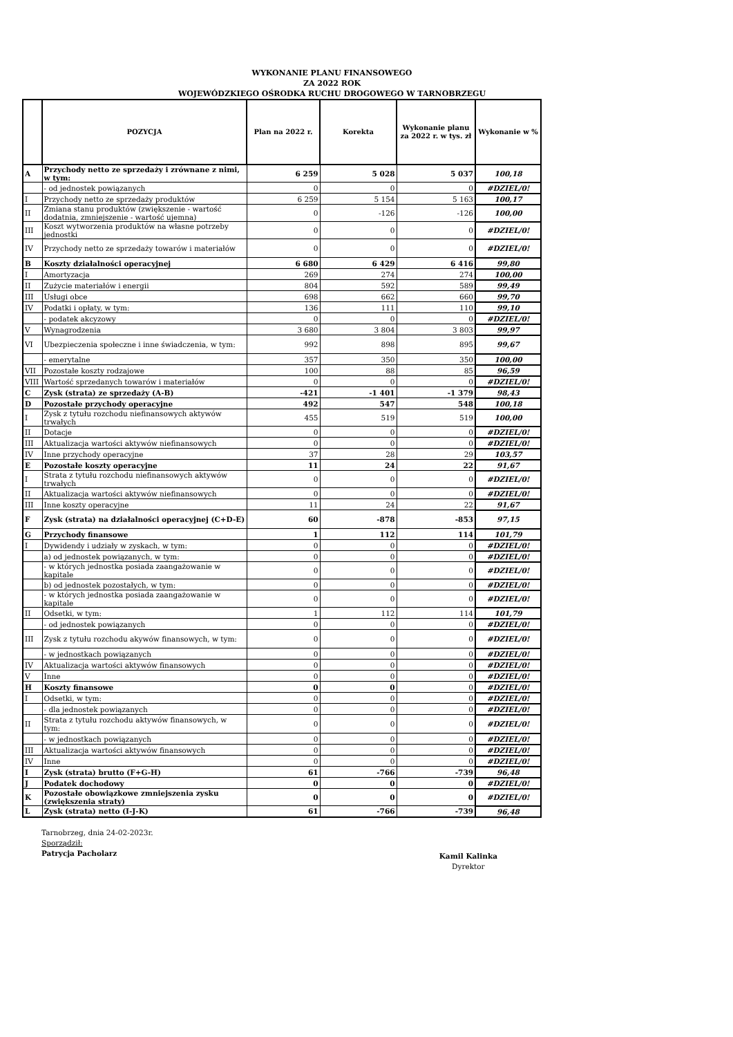WYKONANIE PLANU FINANSOWEGO
ZA 2022 ROK
WOJEWÓDZKIEGO OŚRODKA RUCHU DROGOWEGO W TARNOBRZEGU
| | POZYCJA | Plan na 2022 r. | Korekta | Wykonanie planu za 2022 r. w tys. zł | Wykonanie w % |
| --- | --- | --- | --- | --- | --- |
| A | Przychody netto ze sprzedaży i zrównane z nimi, w tym: | 6 259 | 5 028 | 5 037 | 100,18 |
| | - od jednostek powiązanych | 0 | 0 | 0 | #DZIEL/0! |
| I | Przychody netto ze sprzedaży produktów | 6 259 | 5 154 | 5 163 | 100,17 |
| II | Zmiana stanu produktów (zwiększenie - wartość dodatnia, zmniejszenie - wartość ujemna) | 0 | -126 | -126 | 100,00 |
| III | Koszt wytworzenia produktów na własne potrzeby jednostki | 0 | 0 | 0 | #DZIEL/0! |
| IV | Przychody netto ze sprzedaży towarów i materiałów | 0 | 0 | 0 | #DZIEL/0! |
| B | Koszty działalności operacyjnej | 6 680 | 6 429 | 6 416 | 99,80 |
| I | Amortyzacja | 269 | 274 | 274 | 100,00 |
| II | Zużycie materiałów i energii | 804 | 592 | 589 | 99,49 |
| III | Usługi obce | 698 | 662 | 660 | 99,70 |
| IV | Podatki i opłaty, w tym: | 136 | 111 | 110 | 99,10 |
| | - podatek akcyzowy | 0 | 0 | 0 | #DZIEL/0! |
| V | Wynagrodzenia | 3 680 | 3 804 | 3 803 | 99,97 |
| VI | Ubezpieczenia społeczne i inne świadczenia, w tym: | 992 | 898 | 895 | 99,67 |
| | - emerytalne | 357 | 350 | 350 | 100,00 |
| VII | Pozostałe koszty rodzajowe | 100 | 88 | 85 | 96,59 |
| VIII | Wartość sprzedanych towarów i materiałów | 0 | 0 | 0 | #DZIEL/0! |
| C | Zysk (strata) ze sprzedaży (A-B) | -421 | -1 401 | -1 379 | 98,43 |
| D | Pozostałe przychody operacyjne | 492 | 547 | 548 | 100,18 |
| I | Zysk z tytułu rozchodu niefinansowych aktywów trwałych | 455 | 519 | 519 | 100,00 |
| II | Dotacje | 0 | 0 | 0 | #DZIEL/0! |
| III | Aktualizacja wartości aktywów niefinansowych | 0 | 0 | 0 | #DZIEL/0! |
| IV | Inne przychody operacyjne | 37 | 28 | 29 | 103,57 |
| E | Pozostałe koszty operacyjne | 11 | 24 | 22 | 91,67 |
| I | Strata z tytułu rozchodu niefinansowych aktywów trwałych | 0 | 0 | 0 | #DZIEL/0! |
| II | Aktualizacja wartości aktywów niefinansowych | 0 | 0 | 0 | #DZIEL/0! |
| III | Inne koszty operacyjne | 11 | 24 | 22 | 91,67 |
| F | Zysk (strata) na działalności operacyjnej (C+D-E) | 60 | -878 | -853 | 97,15 |
| G | Przychody finansowe | 1 | 112 | 114 | 101,79 |
| I | Dywidendy i udziały w zyskach, w tym: | 0 | 0 | 0 | #DZIEL/0! |
| | a) od jednostek powiązanych, w tym: | 0 | 0 | 0 | #DZIEL/0! |
| | - w których jednostka posiada zaangażowanie w kapitale | 0 | 0 | 0 | #DZIEL/0! |
| | b) od jednostek pozostałych, w tym: | 0 | 0 | 0 | #DZIEL/0! |
| | - w których jednostka posiada zaangażowanie w kapitale | 0 | 0 | 0 | #DZIEL/0! |
| II | Odsetki, w tym: | 1 | 112 | 114 | 101,79 |
| | - od jednostek powiązanych | 0 | 0 | 0 | #DZIEL/0! |
| III | Zysk z tytułu rozchodu akywów finansowych, w tym: | 0 | 0 | 0 | #DZIEL/0! |
| | - w jednostkach powiązanych | 0 | 0 | 0 | #DZIEL/0! |
| IV | Aktualizacja wartości aktywów finansowych | 0 | 0 | 0 | #DZIEL/0! |
| V | Inne | 0 | 0 | 0 | #DZIEL/0! |
| H | Koszty finansowe | 0 | 0 | 0 | #DZIEL/0! |
| I | Odsetki, w tym: | 0 | 0 | 0 | #DZIEL/0! |
| | - dla jednostek powiązanych | 0 | 0 | 0 | #DZIEL/0! |
| II | Strata z tytułu rozchodu aktywów finansowych, w tym: | 0 | 0 | 0 | #DZIEL/0! |
| | - w jednostkach powiązanych | 0 | 0 | 0 | #DZIEL/0! |
| III | Aktualizacja wartości aktywów finansowych | 0 | 0 | 0 | #DZIEL/0! |
| IV | Inne | 0 | 0 | 0 | #DZIEL/0! |
| I | Zysk (strata) brutto (F+G-H) | 61 | -766 | -739 | 96,48 |
| J | Podatek dochodowy | 0 | 0 | 0 | #DZIEL/0! |
| K | Pozostałe obowiązkowe zmniejszenia zysku (zwiększenia straty) | 0 | 0 | 0 | #DZIEL/0! |
| L | Zysk (strata) netto (I-J-K) | 61 | -766 | -739 | 96,48 |
Tarnobrzeg, dnia 24-02-2023r.
Sporządził:
Patrycja Pacholarz
Kamil Kalinka
Dyrektor